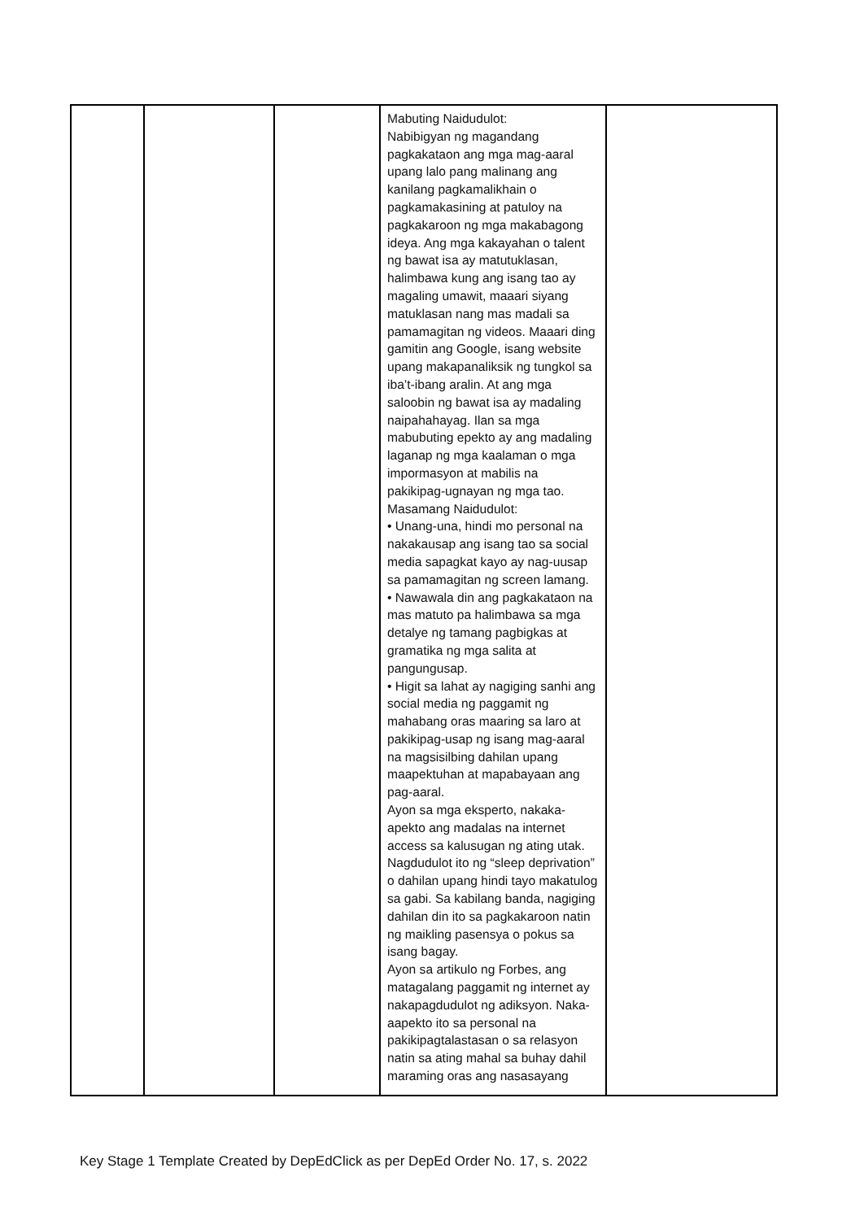| | | | Mabuting Naidudulot: Nabibigyan ng magandang pagkakataon ang mga mag-aaral upang lalo pang malinang ang kanilang pagkamalikhain o pagkamakasining at patuloy na pagkakaroon ng mga makabagong ideya. Ang mga kakayahan o talent ng bawat isa ay matutuklasan, halimbawa kung ang isang tao ay magaling umawit, maaari siyang matuklasan nang mas madali sa pamamagitan ng videos. Maaari ding gamitin ang Google, isang website upang makapanaliksik ng tungkol sa iba’t-ibang aralin. At ang mga saloobin ng bawat isa ay madaling naipahahayag. Ilan sa mga mabubuting epekto ay ang madaling laganap ng mga kaalaman o mga impormasyon at mabilis na pakikipag-ugnayan ng mga tao. Masamang Naidudulot: • Unang-una, hindi mo personal na nakakausap ang isang tao sa social media sapagkat kayo ay nag-uusap sa pamamagitan ng screen lamang. • Nawawala din ang pagkakataon na mas matuto pa halimbawa sa mga detalye ng tamang pagbigkas at gramatika ng mga salita at pangungusap. • Higit sa lahat ay nagiging sanhi ang social media ng paggamit ng mahabang oras maaring sa laro at pakikipag-usap ng isang mag-aaral na magsisilbing dahilan upang maapektuhan at mapabayaan ang pag-aaral. Ayon sa mga eksperto, nakaka-apekto ang madalas na internet access sa kalusugan ng ating utak. Nagdudulot ito ng “sleep deprivation” o dahilan upang hindi tayo makatulog sa gabi. Sa kabilang banda, nagiging dahilan din ito sa pagkakaroon natin ng maikling pasensya o pokus sa isang bagay. Ayon sa artikulo ng Forbes, ang matagalang paggamit ng internet ay nakapagdudulot ng adiksyon. Naka-aapekto ito sa personal na pakikipagtalastasan o sa relasyon natin sa ating mahal sa buhay dahil maraming oras ang nasasayang | |
Key Stage 1 Template Created by DepEdClick as per DepEd Order No. 17, s. 2022